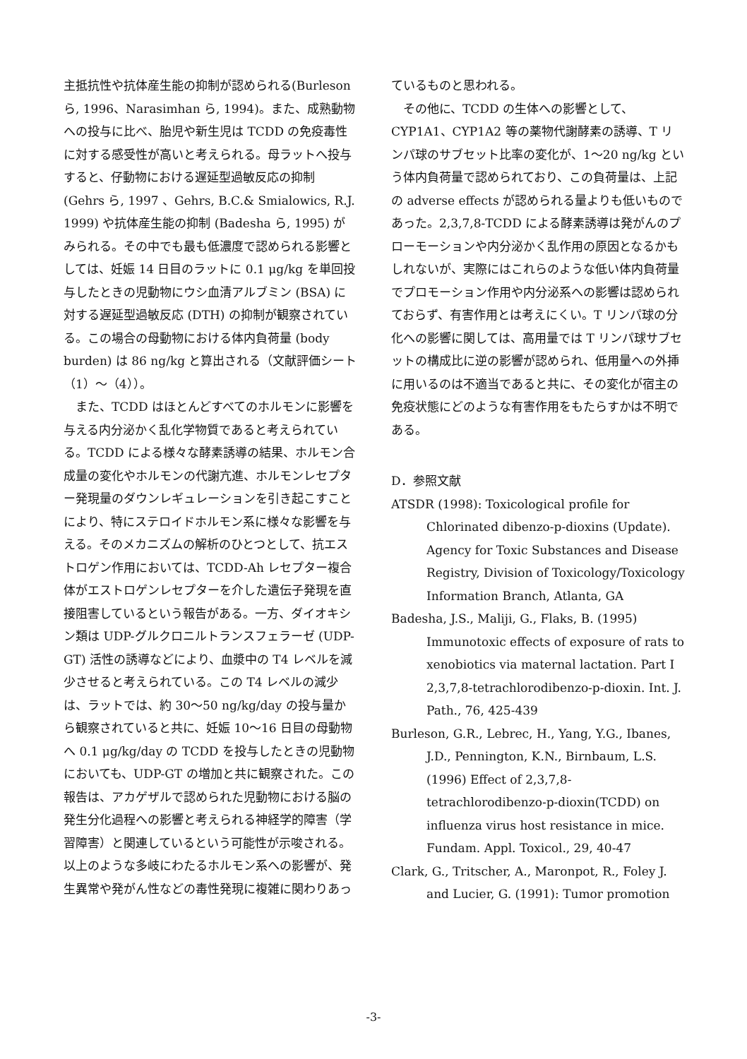主抵抗性や抗体産生能の抑制が認められる(Burleson ら, 1996、Narasimhan ら, 1994)。また、成熟動物への投与に比べ、胎児や新生児は TCDD の免疫毒性に対する感受性が高いと考えられる。母ラットへ投与すると、仔動物における遅延型過敏反応の抑制 (Gehrs ら, 1997 、Gehrs, B.C.& Smialowics, R.J. 1999) や抗体産生能の抑制 (Badesha ら, 1995) がみられる。その中でも最も低濃度で認められる影響としては、妊娠 14 日目のラットに 0.1 μg/kg を単回投与したときの児動物にウシ血清アルブミン (BSA) に対する遅延型過敏反応 (DTH) の抑制が観察されている。この場合の母動物における体内負荷量 (body burden) は 86 ng/kg と算出される（文献評価シート（1）～（4））。
また、TCDD はほとんどすべてのホルモンに影響を与える内分泌かく乱化学物質であると考えられている。TCDD による様々な酵素誘導の結果、ホルモン合成量の変化やホルモンの代謝亢進、ホルモンレセプター発現量のダウンレギュレーションを引き起こすことにより、特にステロイドホルモン系に様々な影響を与える。そのメカニズムの解析のひとつとして、抗エストロゲン作用においては、TCDD-Ah レセプター複合体がエストロゲンレセプターを介した遺伝子発現を直接阻害しているという報告がある。一方、ダイオキシン類は UDP-グルクロニルトランスフェラーゼ (UDP-GT) 活性の誘導などにより、血漿中の T4 レベルを減少させると考えられている。この T4 レベルの減少は、ラットでは、約 30～50 ng/kg/day の投与量から観察されていると共に、妊娠 10～16 日目の母動物へ 0.1 μg/kg/day の TCDD を投与したときの児動物においても、UDP-GT の増加と共に観察された。この報告は、アカゲザルで認められた児動物における脳の発生分化過程への影響と考えられる神経学的障害（学習障害）と関連しているという可能性が示唆される。以上のような多岐にわたるホルモン系への影響が、発生異常や発がん性などの毒性発現に複雑に関わりあっ
ているものと思われる。
その他に、TCDD の生体への影響として、CYP1A1、CYP1A2 等の薬物代謝酵素の誘導、T リンパ球のサブセット比率の変化が、1～20 ng/kg という体内負荷量で認められており、この負荷量は、上記の adverse effects が認められる量よりも低いものであった。2,3,7,8-TCDD による酵素誘導は発がんのプローモーションや内分泌かく乱作用の原因となるかもしれないが、実際にはこれらのような低い体内負荷量でプロモーション作用や内分泌系への影響は認められておらず、有害作用とは考えにくい。T リンパ球の分化への影響に関しては、高用量では T リンパ球サブセットの構成比に逆の影響が認められ、低用量への外挿に用いるのは不適当であると共に、その変化が宿主の免疫状態にどのような有害作用をもたらすかは不明である。
D．参照文献
ATSDR (1998): Toxicological profile for Chlorinated dibenzo-p-dioxins (Update). Agency for Toxic Substances and Disease Registry, Division of Toxicology/Toxicology Information Branch, Atlanta, GA
Badesha, J.S., Maliji, G., Flaks, B. (1995) Immunotoxic effects of exposure of rats to xenobiotics via maternal lactation. Part I 2,3,7,8-tetrachlorodibenzo-p-dioxin. Int. J. Path., 76, 425-439
Burleson, G.R., Lebrec, H., Yang, Y.G., Ibanes, J.D., Pennington, K.N., Birnbaum, L.S. (1996) Effect of 2,3,7,8-tetrachlorodibenzo-p-dioxin(TCDD) on influenza virus host resistance in mice. Fundam. Appl. Toxicol., 29, 40-47
Clark, G., Tritscher, A., Maronpot, R., Foley J. and Lucier, G. (1991): Tumor promotion
-3-